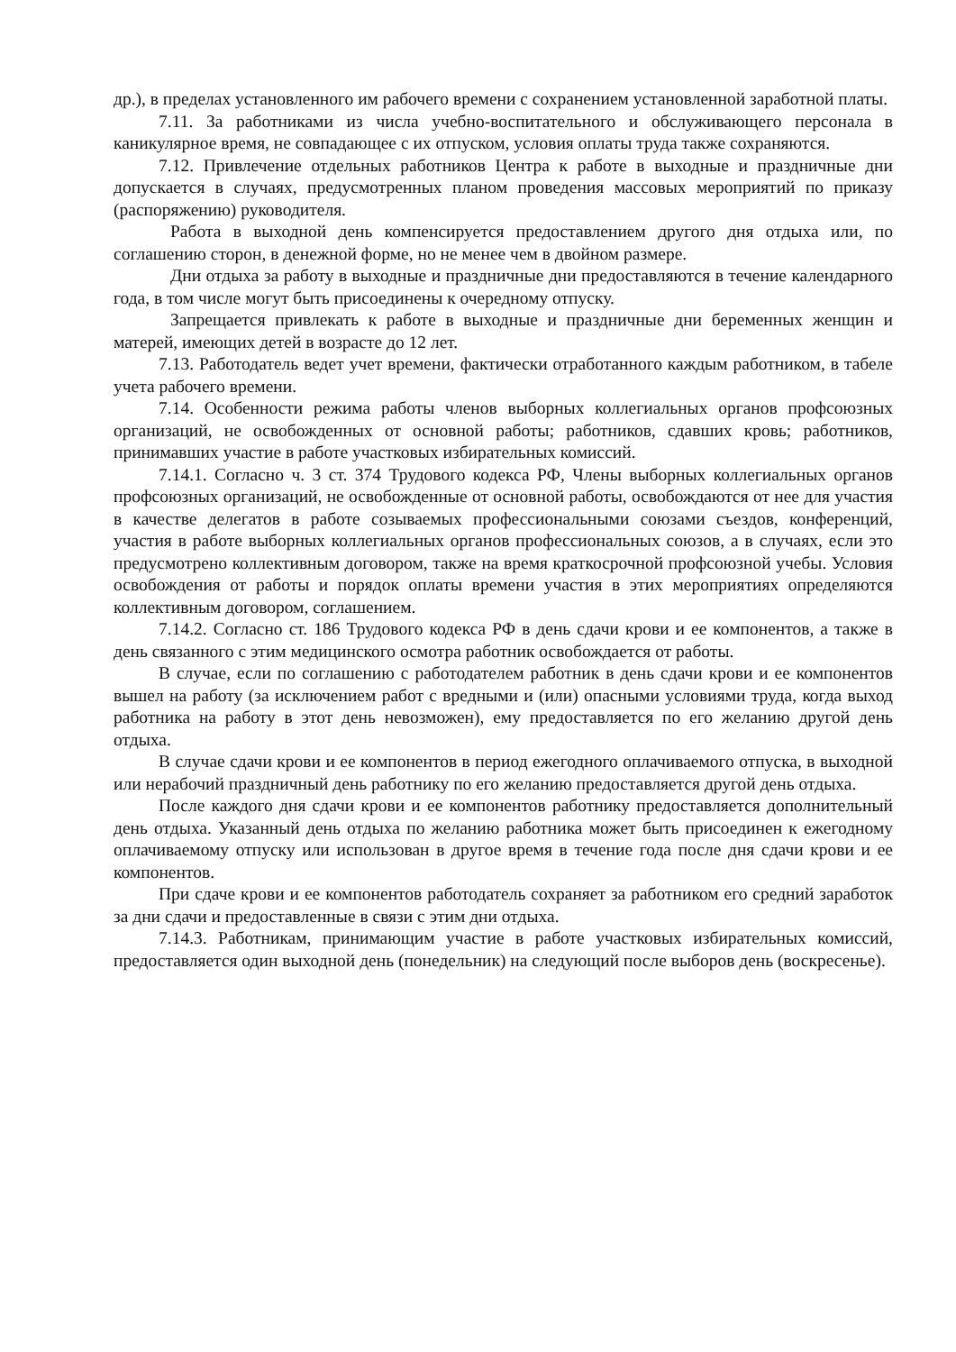др.), в пределах установленного им рабочего времени с сохранением установленной заработной платы.
7.11. За работниками из числа учебно-воспитательного и обслуживающего персонала в каникулярное время, не совпадающее с их отпуском, условия оплаты труда также сохраняются.
7.12. Привлечение отдельных работников Центра к работе в выходные и праздничные дни допускается в случаях, предусмотренных планом проведения массовых мероприятий по приказу (распоряжению) руководителя.
Работа в выходной день компенсируется предоставлением другого дня отдыха или, по соглашению сторон, в денежной форме, но не менее чем в двойном размере.
Дни отдыха за работу в выходные и праздничные дни предоставляются в течение календарного года, в том числе могут быть присоединены к очередному отпуску.
Запрещается привлекать к работе в выходные и праздничные дни беременных женщин и матерей, имеющих детей в возрасте до 12 лет.
7.13. Работодатель ведет учет времени, фактически отработанного каждым работником, в табеле учета рабочего времени.
7.14. Особенности режима работы членов выборных коллегиальных органов профсоюзных организаций, не освобожденных от основной работы; работников, сдавших кровь; работников, принимавших участие в работе участковых избирательных комиссий.
7.14.1. Согласно ч. 3 ст. 374 Трудового кодекса РФ, Члены выборных коллегиальных органов профсоюзных организаций, не освобожденные от основной работы, освобождаются от нее для участия в качестве делегатов в работе созываемых профессиональными союзами съездов, конференций, участия в работе выборных коллегиальных органов профессиональных союзов, а в случаях, если это предусмотрено коллективным договором, также на время краткосрочной профсоюзной учебы. Условия освобождения от работы и порядок оплаты времени участия в этих мероприятиях определяются коллективным договором, соглашением.
7.14.2. Согласно ст. 186 Трудового кодекса РФ в день сдачи крови и ее компонентов, а также в день связанного с этим медицинского осмотра работник освобождается от работы.
В случае, если по соглашению с работодателем работник в день сдачи крови и ее компонентов вышел на работу (за исключением работ с вредными и (или) опасными условиями труда, когда выход работника на работу в этот день невозможен), ему предоставляется по его желанию другой день отдыха.
В случае сдачи крови и ее компонентов в период ежегодного оплачиваемого отпуска, в выходной или нерабочий праздничный день работнику по его желанию предоставляется другой день отдыха.
После каждого дня сдачи крови и ее компонентов работнику предоставляется дополнительный день отдыха. Указанный день отдыха по желанию работника может быть присоединен к ежегодному оплачиваемому отпуску или использован в другое время в течение года после дня сдачи крови и ее компонентов.
При сдаче крови и ее компонентов работодатель сохраняет за работником его средний заработок за дни сдачи и предоставленные в связи с этим дни отдыха.
7.14.3. Работникам, принимающим участие в работе участковых избирательных комиссий, предоставляется один выходной день (понедельник) на следующий после выборов день (воскресенье).